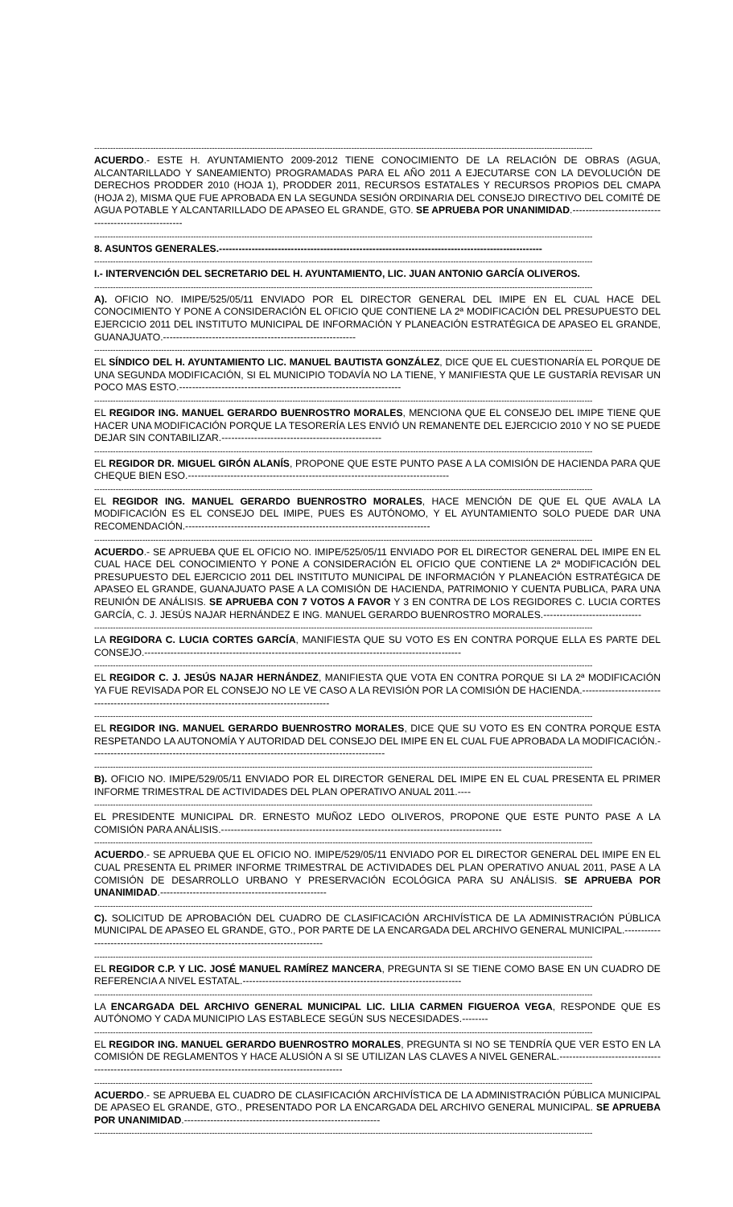------------------------------------------------------------------------------------------------------------------------------------------------------------------------------------------
ACUERDO.- ESTE H. AYUNTAMIENTO 2009-2012 TIENE CONOCIMIENTO DE LA RELACIÓN DE OBRAS (AGUA, ALCANTARILLADO Y SANEAMIENTO) PROGRAMADAS PARA EL AÑO 2011 A EJECUTARSE CON LA DEVOLUCIÓN DE DERECHOS PRODDER 2010 (HOJA 1), PRODDER 2011, RECURSOS ESTATALES Y RECURSOS PROPIOS DEL CMAPA (HOJA 2), MISMA QUE FUE APROBADA EN LA SEGUNDA SESIÓN ORDINARIA DEL CONSEJO DIRECTIVO DEL COMITÉ DE AGUA POTABLE Y ALCANTARILLADO DE APASEO EL GRANDE, GTO. SE APRUEBA POR UNANIMIDAD.------------------------------------------------------
------------------------------------------------------------------------------------------------------------------------------------------------------------------------------------------
8. ASUNTOS GENERALES.---------------------------------------------------------------------------------------------------
------------------------------------------------------------------------------------------------------------------------------------------------------------------------------------------
I.- INTERVENCIÓN DEL SECRETARIO DEL H. AYUNTAMIENTO, LIC. JUAN ANTONIO GARCÍA OLIVEROS.
------------------------------------------------------------------------------------------------------------------------------------------------------------------------------------------
A). OFICIO NO. IMIPE/525/05/11 ENVIADO POR EL DIRECTOR GENERAL DEL IMIPE EN EL CUAL HACE DEL CONOCIMIENTO Y PONE A CONSIDERACIÓN EL OFICIO QUE CONTIENE LA 2ª MODIFICACIÓN DEL PRESUPUESTO DEL EJERCICIO 2011 DEL INSTITUTO MUNICIPAL DE INFORMACIÓN Y PLANEACIÓN ESTRATÉGICA DE APASEO EL GRANDE, GUANAJUATO.-----------------------------------------------------------
------------------------------------------------------------------------------------------------------------------------------------------------------------------------------------------
EL SÍNDICO DEL H. AYUNTAMIENTO LIC. MANUEL BAUTISTA GONZÁLEZ, DICE QUE EL CUESTIONARÍA EL PORQUE DE UNA SEGUNDA MODIFICACIÓN, SI EL MUNICIPIO TODAVÍA NO LA TIENE, Y MANIFIESTA QUE LE GUSTARÍA REVISAR UN POCO MAS ESTO.--------------------------------------------------------------------
------------------------------------------------------------------------------------------------------------------------------------------------------------------------------------------
EL REGIDOR ING. MANUEL GERARDO BUENROSTRO MORALES, MENCIONA QUE EL CONSEJO DEL IMIPE TIENE QUE HACER UNA MODIFICACIÓN PORQUE LA TESORERÍA LES ENVIÓ UN REMANENTE DEL EJERCICIO 2010 Y NO SE PUEDE DEJAR SIN CONTABILIZAR.-------------------------------------------------
------------------------------------------------------------------------------------------------------------------------------------------------------------------------------------------
EL REGIDOR DR. MIGUEL GIRÓN ALANÍS, PROPONE QUE ESTE PUNTO PASE A LA COMISIÓN DE HACIENDA PARA QUE CHEQUE BIEN ESO.--------------------------------------------------------------------------------
------------------------------------------------------------------------------------------------------------------------------------------------------------------------------------------
EL REGIDOR ING. MANUEL GERARDO BUENROSTRO MORALES, HACE MENCIÓN DE QUE EL QUE AVALA LA MODIFICACIÓN ES EL CONSEJO DEL IMIPE, PUES ES AUTÓNOMO, Y EL AYUNTAMIENTO SOLO PUEDE DAR UNA RECOMENDACIÓN.---------------------------------------------------------------------------
------------------------------------------------------------------------------------------------------------------------------------------------------------------------------------------
ACUERDO.- SE APRUEBA QUE EL OFICIO NO. IMIPE/525/05/11 ENVIADO POR EL DIRECTOR GENERAL DEL IMIPE EN EL CUAL HACE DEL CONOCIMIENTO Y PONE A CONSIDERACIÓN EL OFICIO QUE CONTIENE LA 2ª MODIFICACIÓN DEL PRESUPUESTO DEL EJERCICIO 2011 DEL INSTITUTO MUNICIPAL DE INFORMACIÓN Y PLANEACIÓN ESTRATÉGICA DE APASEO EL GRANDE, GUANAJUATO PASE A LA COMISIÓN DE HACIENDA, PATRIMONIO Y CUENTA PUBLICA, PARA UNA REUNIÓN DE ANÁLISIS. SE APRUEBA CON 7 VOTOS A FAVOR Y 3 EN CONTRA DE LOS REGIDORES C. LUCIA CORTES GARCÍA, C. J. JESÚS NAJAR HERNÁNDEZ E ING. MANUEL GERARDO BUENROSTRO MORALES.------------------------------
------------------------------------------------------------------------------------------------------------------------------------------------------------------------------------------
LA REGIDORA C. LUCIA CORTES GARCÍA, MANIFIESTA QUE SU VOTO ES EN CONTRA PORQUE ELLA ES PARTE DEL CONSEJO.-------------------------------------------------------------------------------------------------
------------------------------------------------------------------------------------------------------------------------------------------------------------------------------------------
EL REGIDOR C. J. JESÚS NAJAR HERNÁNDEZ, MANIFIESTA QUE VOTA EN CONTRA PORQUE SI LA 2ª MODIFICACIÓN YA FUE REVISADA POR EL CONSEJO NO LE VE CASO A LA REVISIÓN POR LA COMISIÓN DE HACIENDA.------------------------------------------------------------------------------------------------
------------------------------------------------------------------------------------------------------------------------------------------------------------------------------------------
EL REGIDOR ING. MANUEL GERARDO BUENROSTRO MORALES, DICE QUE SU VOTO ES EN CONTRA PORQUE ESTA RESPETANDO LA AUTONOMÍA Y AUTORIDAD DEL CONSEJO DEL IMIPE EN EL CUAL FUE APROBADA LA MODIFICACIÓN.------------------------------------------------------------------------------------------
------------------------------------------------------------------------------------------------------------------------------------------------------------------------------------------
B). OFICIO NO. IMIPE/529/05/11 ENVIADO POR EL DIRECTOR GENERAL DEL IMIPE EN EL CUAL PRESENTA EL PRIMER INFORME TRIMESTRAL DE ACTIVIDADES DEL PLAN OPERATIVO ANUAL 2011.----
------------------------------------------------------------------------------------------------------------------------------------------------------------------------------------------
EL PRESIDENTE MUNICIPAL DR. ERNESTO MUÑOZ LEDO OLIVEROS, PROPONE QUE ESTE PUNTO PASE A LA COMISIÓN PARA ANÁLISIS.--------------------------------------------------------------------------------------
------------------------------------------------------------------------------------------------------------------------------------------------------------------------------------------
ACUERDO.- SE APRUEBA QUE EL OFICIO NO. IMIPE/529/05/11 ENVIADO POR EL DIRECTOR GENERAL DEL IMIPE EN EL CUAL PRESENTA EL PRIMER INFORME TRIMESTRAL DE ACTIVIDADES DEL PLAN OPERATIVO ANUAL 2011, PASE A LA COMISIÓN DE DESARROLLO URBANO Y PRESERVACIÓN ECOLÓGICA PARA SU ANÁLISIS. SE APRUEBA POR UNANIMIDAD.---------------------------------------------------
------------------------------------------------------------------------------------------------------------------------------------------------------------------------------------------
C). SOLICITUD DE APROBACIÓN DEL CUADRO DE CLASIFICACIÓN ARCHIVÍSTICA DE LA ADMINISTRACIÓN PÚBLICA MUNICIPAL DE APASEO EL GRANDE, GTO., POR PARTE DE LA ENCARGADA DEL ARCHIVO GENERAL MUNICIPAL.---------------------------------------------------------------------------------
------------------------------------------------------------------------------------------------------------------------------------------------------------------------------------------
EL REGIDOR C.P. Y LIC. JOSÉ MANUEL RAMÍREZ MANCERA, PREGUNTA SI SE TIENE COMO BASE EN UN CUADRO DE REFERENCIA A NIVEL ESTATAL.-------------------------------------------------------------------
------------------------------------------------------------------------------------------------------------------------------------------------------------------------------------------
LA ENCARGADA DEL ARCHIVO GENERAL MUNICIPAL LIC. LILIA CARMEN FIGUEROA VEGA, RESPONDE QUE ES AUTÓNOMO Y CADA MUNICIPIO LAS ESTABLECE SEGÚN SUS NECESIDADES.--------
------------------------------------------------------------------------------------------------------------------------------------------------------------------------------------------
EL REGIDOR ING. MANUEL GERARDO BUENROSTRO MORALES, PREGUNTA SI NO SE TENDRÍA QUE VER ESTO EN LA COMISIÓN DE REGLAMENTOS Y HACE ALUSIÓN A SI SE UTILIZAN LAS CLAVES A NIVEL GENERAL.-----------------------------------------------------------------------------------------------------------
------------------------------------------------------------------------------------------------------------------------------------------------------------------------------------------
ACUERDO.- SE APRUEBA EL CUADRO DE CLASIFICACIÓN ARCHIVÍSTICA DE LA ADMINISTRACIÓN PÚBLICA MUNICIPAL DE APASEO EL GRANDE, GTO., PRESENTADO POR LA ENCARGADA DEL ARCHIVO GENERAL MUNICIPAL. SE APRUEBA POR UNANIMIDAD.------------------------------------------------------------
------------------------------------------------------------------------------------------------------------------------------------------------------------------------------------------